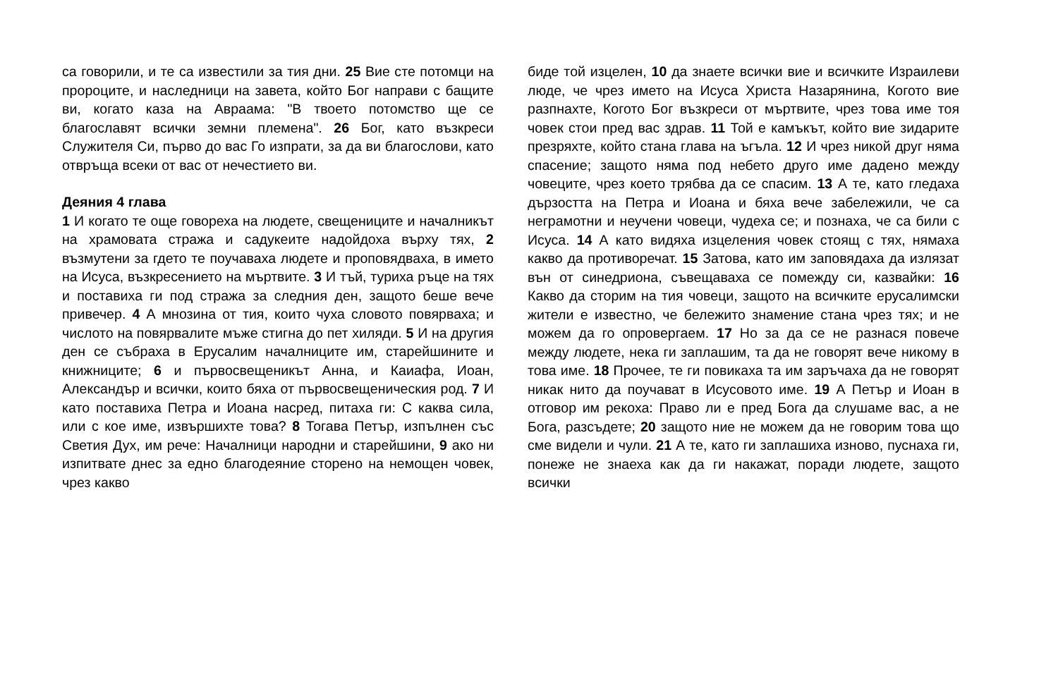са говорили, и те са известили за тия дни. 25 Вие сте потомци на пророците, и наследници на завета, който Бог направи с бащите ви, когато каза на Авраама: "В твоето потомство ще се благославят всички земни племена". 26 Бог, като възкреси Служителя Си, първо до вас Го изпрати, за да ви благослови, като отвръща всеки от вас от нечестието ви.
Деяния 4 глава
1 И когато те още говореха на людете, свещениците и началникът на храмовата стража и садукеите надойдоха върху тях, 2 възмутени за гдето те поучаваха людете и проповядваха, в името на Исуса, възкресението на мъртвите. 3 И тъй, туриха ръце на тях и поставиха ги под стража за следния ден, защото беше вече привечер. 4 А мнозина от тия, които чуха словото повярваха; и числото на повярвалите мъже стигна до пет хиляди. 5 И на другия ден се събраха в Ерусалим началниците им, старейшините и книжниците; 6 и първосвещеникът Анна, и Каиафа, Иоан, Александър и всички, които бяха от първосвещеническия род. 7 И като поставиха Петра и Иоана насред, питаха ги: С каква сила, или с кое име, извършихте това? 8 Тогава Петър, изпълнен със Светия Дух, им рече: Началници народни и старейшини, 9 ако ни изпитвате днес за едно благодеяние сторено на немощен човек, чрез какво
биде той изцелен, 10 да знаете всички вие и всичките Израилеви люде, че чрез името на Исуса Христа Назарянина, Когото вие разпнахте, Когото Бог възкреси от мъртвите, чрез това име тоя човек стои пред вас здрав. 11 Той е камъкът, който вие зидарите презряхте, който стана глава на ъгъла. 12 И чрез никой друг няма спасение; защото няма под небето друго име дадено между човеците, чрез което трябва да се спасим. 13 А те, като гледаха дързостта на Петра и Иоана и бяха вече забележили, че са неграмотни и неучени човеци, чудеха се; и познаха, че са били с Исуса. 14 А като видяха изцеления човек стоящ с тях, нямаха какво да противоречат. 15 Затова, като им заповядаха да излязат вън от синедриона, съвещаваха се помежду си, казвайки: 16 Какво да сторим на тия човеци, защото на всичките ерусалимски жители е известно, че бележито знамение стана чрез тях; и не можем да го опровергаем. 17 Но за да се не разнася повече между людете, нека ги заплашим, та да не говорят вече никому в това име. 18 Прочее, те ги повикаха та им заръчаха да не говорят никак нито да поучават в Исусовото име. 19 А Петър и Иоан в отговор им рекоха: Право ли е пред Бога да слушаме вас, а не Бога, разсъдете; 20 защото ние не можем да не говорим това що сме видели и чули. 21 А те, като ги заплашиха изново, пуснаха ги, понеже не знаеха как да ги накажат, поради людете, защото всички